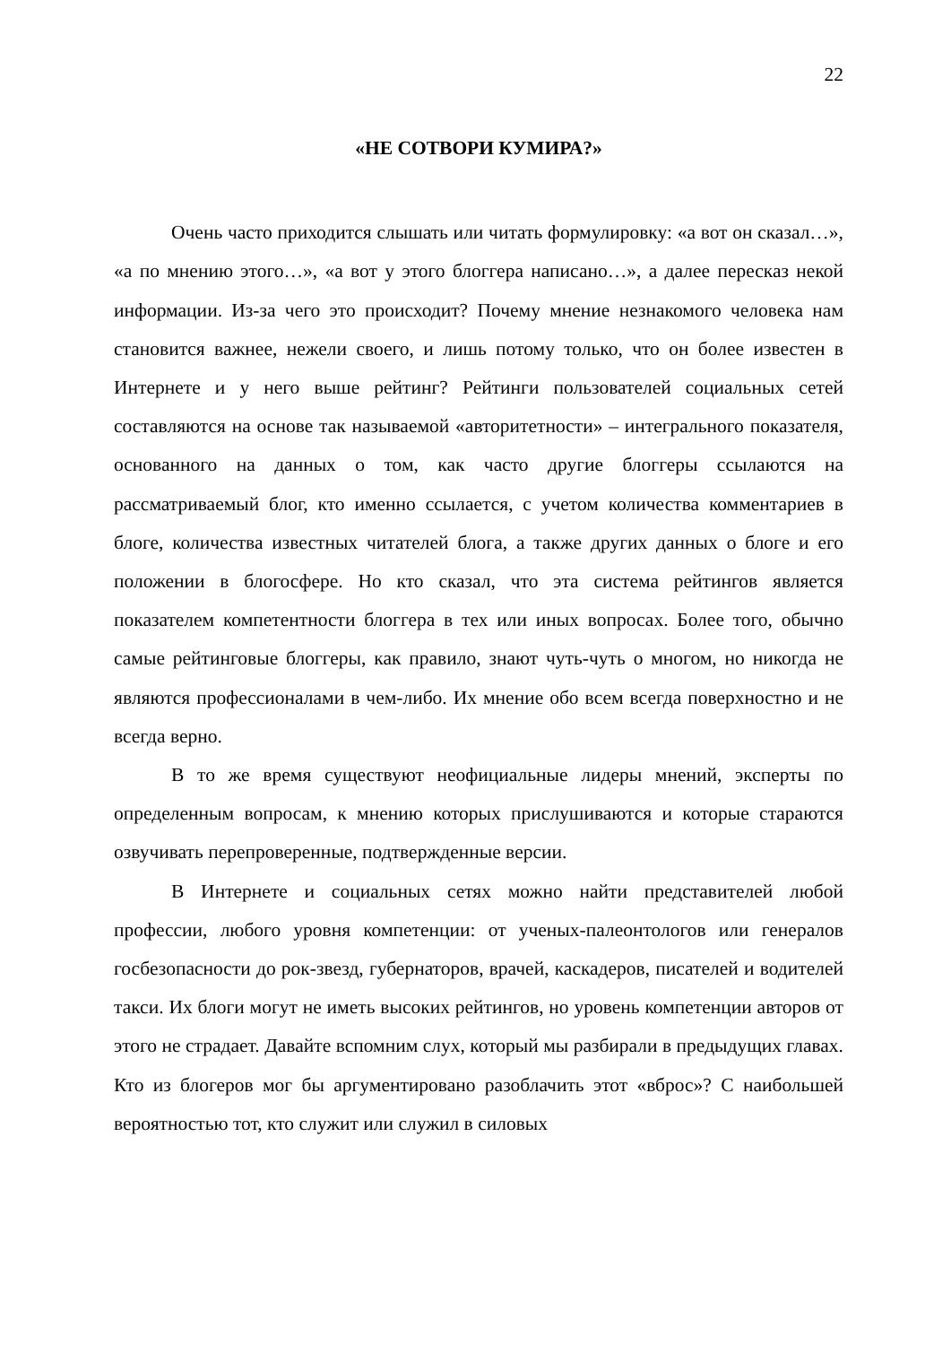22
«НЕ СОТВОРИ КУМИРА?»
Очень часто приходится слышать или читать формулировку: «а вот он сказал…», «а по мнению этого…», «а вот у этого блоггера написано…», а далее пересказ некой информации. Из-за чего это происходит? Почему мнение незнакомого человека нам становится важнее, нежели своего, и лишь потому только, что он более известен в Интернете и у него выше рейтинг? Рейтинги пользователей социальных сетей составляются на основе так называемой «авторитетности» – интегрального показателя, основанного на данных о том, как часто другие блоггеры ссылаются на рассматриваемый блог, кто именно ссылается, с учетом количества комментариев в блоге, количества известных читателей блога, а также других данных о блоге и его положении в блогосфере. Но кто сказал, что эта система рейтингов является показателем компетентности блоггера в тех или иных вопросах. Более того, обычно самые рейтинговые блоггеры, как правило, знают чуть-чуть о многом, но никогда не являются профессионалами в чем-либо. Их мнение обо всем всегда поверхностно и не всегда верно.
В то же время существуют неофициальные лидеры мнений, эксперты по определенным вопросам, к мнению которых прислушиваются и которые стараются озвучивать перепроверенные, подтвержденные версии.
В Интернете и социальных сетях можно найти представителей любой профессии, любого уровня компетенции: от ученых-палеонтологов или генералов госбезопасности до рок-звезд, губернаторов, врачей, каскадеров, писателей и водителей такси. Их блоги могут не иметь высоких рейтингов, но уровень компетенции авторов от этого не страдает. Давайте вспомним слух, который мы разбирали в предыдущих главах. Кто из блогеров мог бы аргументировано разоблачить этот «вброс»? С наибольшей вероятностью тот, кто служит или служил в силовых